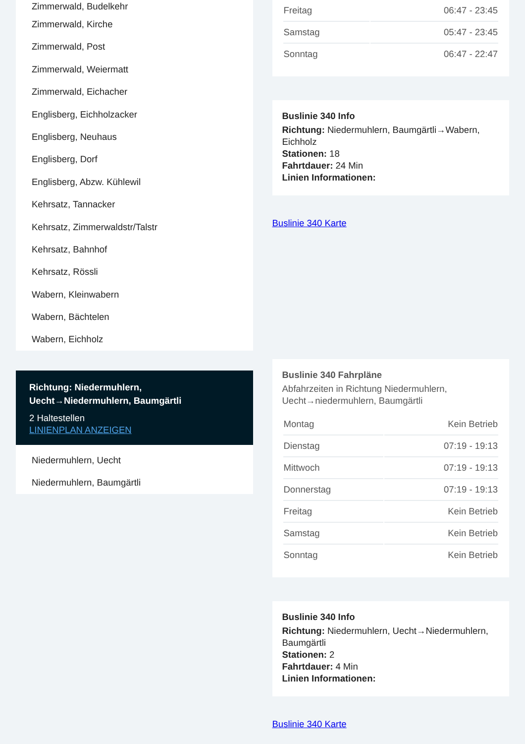Zimmerwald, Budelkehr
Zimmerwald, Kirche
Zimmerwald, Post
Zimmerwald, Weiermatt
Zimmerwald, Eichacher
Englisberg, Eichholzacker
Englisberg, Neuhaus
Englisberg, Dorf
Englisberg, Abzw. Kühlewil
Kehrsatz, Tannacker
Kehrsatz, Zimmerwaldstr/Talstr
Kehrsatz, Bahnhof
Kehrsatz, Rössli
Wabern, Kleinwabern
Wabern, Bächtelen
Wabern, Eichholz
Richtung: Niedermuhlern, Uecht→Niedermuhlern, Baumgärtli
2 Haltestellen
LINIENPLAN ANZEIGEN
Niedermuhlern, Uecht
Niedermuhlern, Baumgärtli
| Freitag | 06:47 - 23:45 |
| Samstag | 05:47 - 23:45 |
| Sonntag | 06:47 - 22:47 |
Buslinie 340 Info
Richtung: Niedermuhlern, Baumgärtli→Wabern, Eichholz
Stationen: 18
Fahrtdauer: 24 Min
Linien Informationen:
Buslinie 340 Karte
Buslinie 340 Fahrpläne
Abfahrzeiten in Richtung Niedermuhlern, Uecht→niedermuhlern, Baumgärtli
| Montag | Kein Betrieb |
| Dienstag | 07:19 - 19:13 |
| Mittwoch | 07:19 - 19:13 |
| Donnerstag | 07:19 - 19:13 |
| Freitag | Kein Betrieb |
| Samstag | Kein Betrieb |
| Sonntag | Kein Betrieb |
Buslinie 340 Info
Richtung: Niedermuhlern, Uecht→Niedermuhlern, Baumgärtli
Stationen: 2
Fahrtdauer: 4 Min
Linien Informationen:
Buslinie 340 Karte